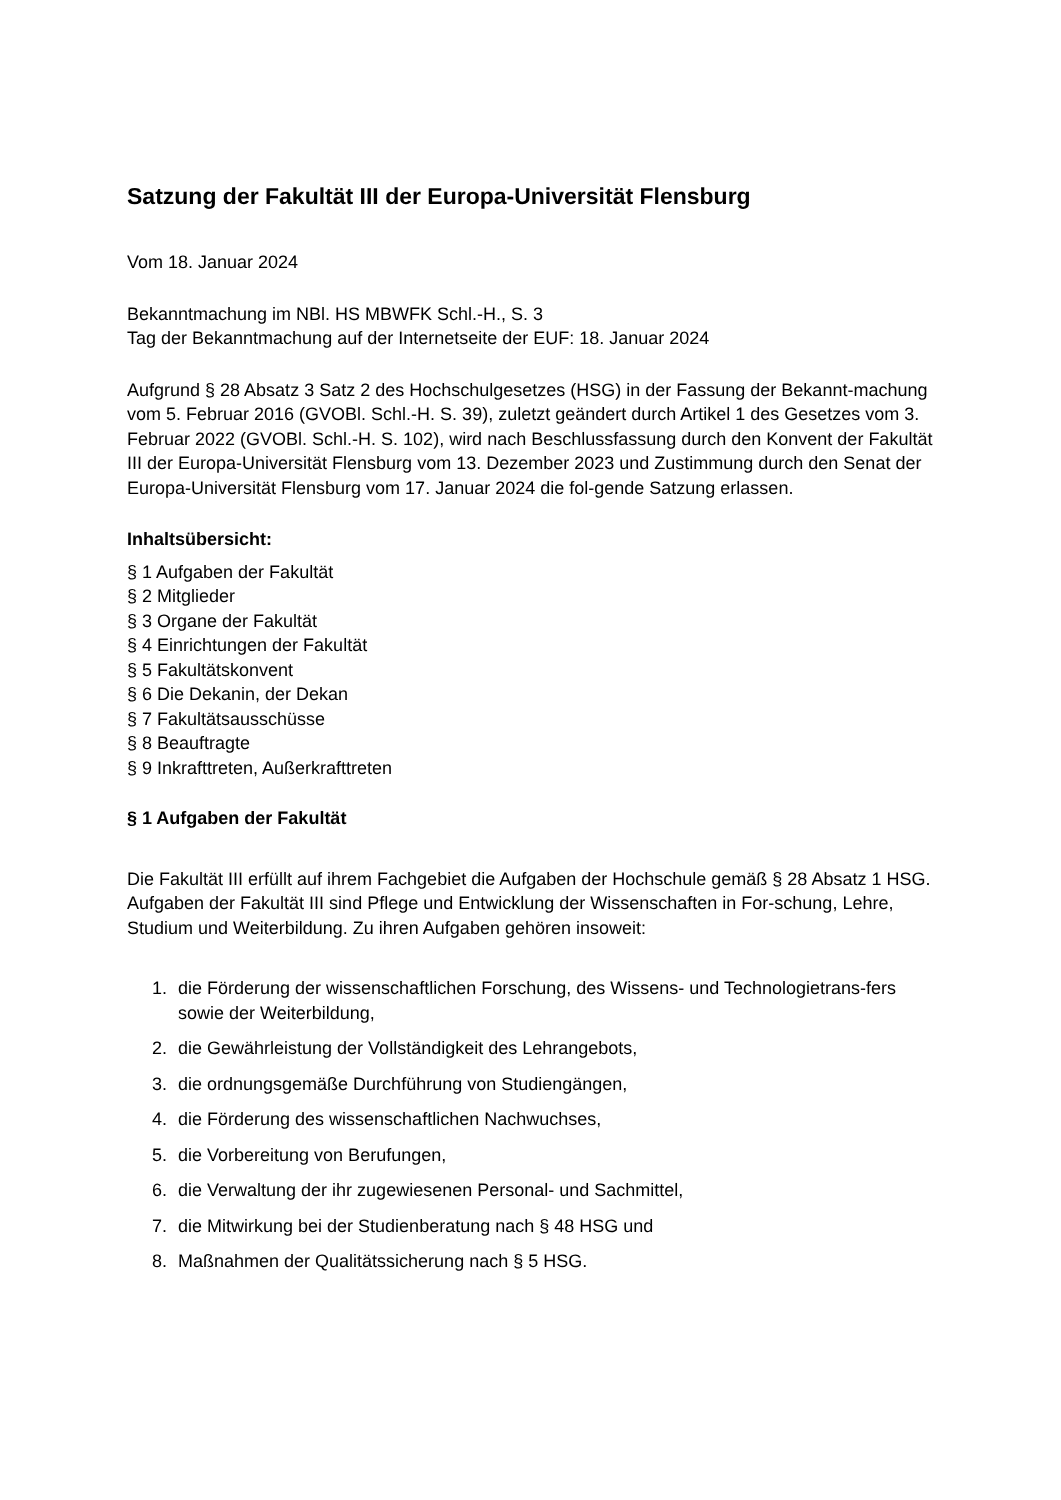Satzung der Fakultät III der Europa-Universität Flensburg
Vom 18. Januar 2024
Bekanntmachung im NBl. HS MBWFK Schl.-H., S. 3
Tag der Bekanntmachung auf der Internetseite der EUF: 18. Januar 2024
Aufgrund § 28 Absatz 3 Satz 2 des Hochschulgesetzes (HSG) in der Fassung der Bekannt-machung vom 5. Februar 2016 (GVOBl. Schl.-H. S. 39), zuletzt geändert durch Artikel 1 des Gesetzes vom 3. Februar 2022 (GVOBl. Schl.-H. S. 102), wird nach Beschlussfassung durch den Konvent der Fakultät III der Europa-Universität Flensburg vom 13. Dezember 2023 und Zustimmung durch den Senat der Europa-Universität Flensburg vom 17. Januar 2024 die fol-gende Satzung erlassen.
Inhaltsübersicht:
§ 1 Aufgaben der Fakultät
§ 2 Mitglieder
§ 3 Organe der Fakultät
§ 4 Einrichtungen der Fakultät
§ 5 Fakultätskonvent
§ 6 Die Dekanin, der Dekan
§ 7 Fakultätsausschüsse
§ 8 Beauftragte
§ 9 Inkrafttreten, Außerkrafttreten
§ 1 Aufgaben der Fakultät
Die Fakultät III erfüllt auf ihrem Fachgebiet die Aufgaben der Hochschule gemäß § 28 Absatz 1 HSG. Aufgaben der Fakultät III sind Pflege und Entwicklung der Wissenschaften in For-schung, Lehre, Studium und Weiterbildung. Zu ihren Aufgaben gehören insoweit:
1. die Förderung der wissenschaftlichen Forschung, des Wissens- und Technologietrans-fers sowie der Weiterbildung,
2. die Gewährleistung der Vollständigkeit des Lehrangebots,
3. die ordnungsgemäße Durchführung von Studiengängen,
4. die Förderung des wissenschaftlichen Nachwuchses,
5. die Vorbereitung von Berufungen,
6. die Verwaltung der ihr zugewiesenen Personal- und Sachmittel,
7. die Mitwirkung bei der Studienberatung nach § 48 HSG und
8. Maßnahmen der Qualitätssicherung nach § 5 HSG.